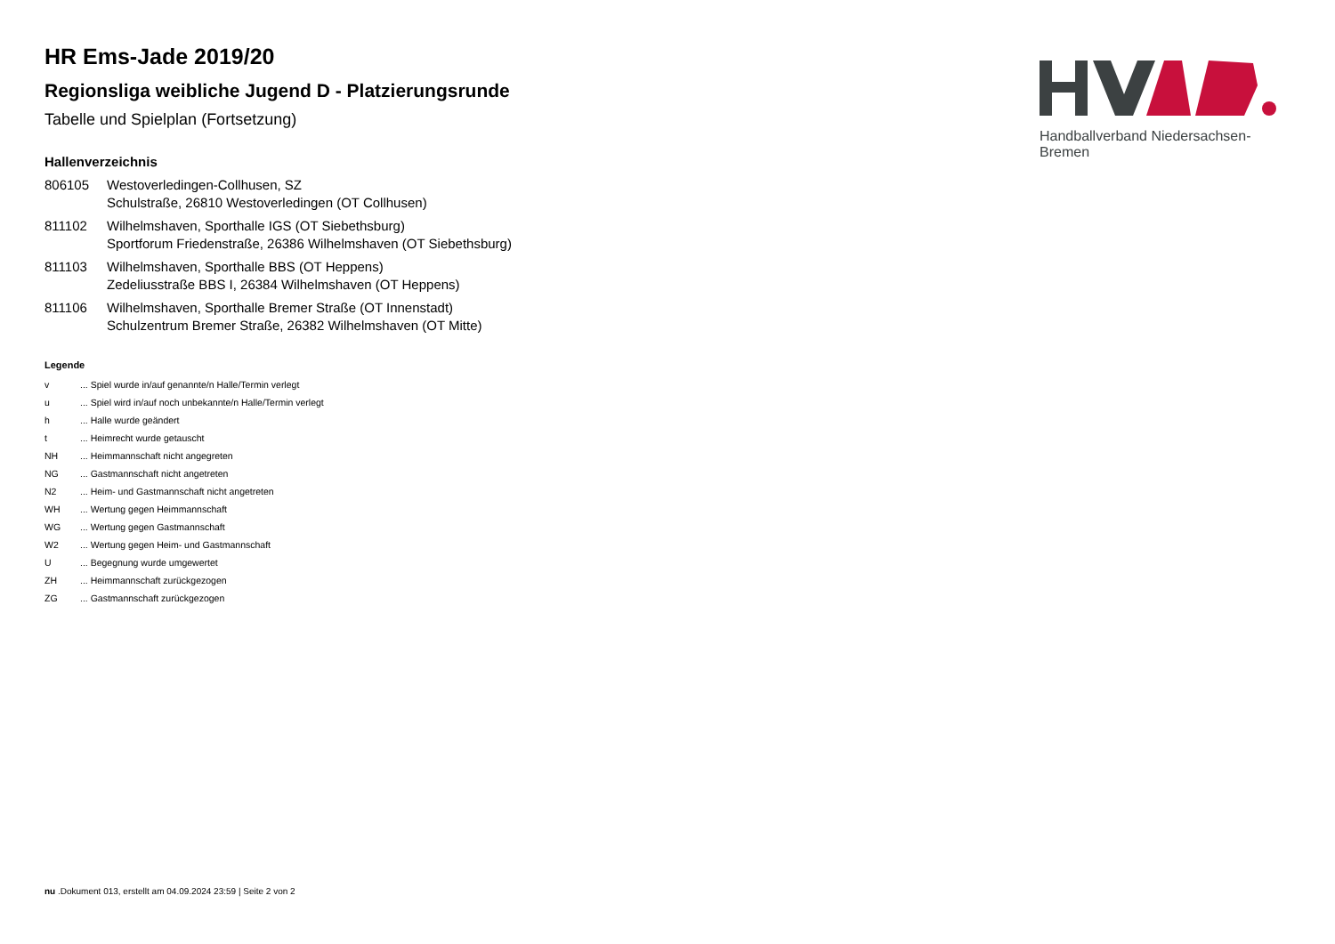Handballverband Niedersachsen-Bremen
HR Ems-Jade 2019/20
Regionsliga weibliche Jugend D - Platzierungsrunde
Tabelle und Spielplan (Fortsetzung)
Hallenverzeichnis
| 806105 | Westoverledingen-Collhusen, SZ Schulstraße, 26810 Westoverledingen (OT Collhusen) |
| 811102 | Wilhelmshaven, Sporthalle IGS (OT Siebethsburg) Sportforum Friedenstraße, 26386 Wilhelmshaven (OT Siebethsburg) |
| 811103 | Wilhelmshaven, Sporthalle BBS (OT Heppens) Zedeliusstraße BBS I, 26384 Wilhelmshaven (OT Heppens) |
| 811106 | Wilhelmshaven, Sporthalle Bremer Straße (OT Innenstadt) Schulzentrum Bremer Straße, 26382 Wilhelmshaven (OT Mitte) |
Legende
| v | ... Spiel wurde in/auf genannte/n Halle/Termin verlegt |
| u | ... Spiel wird in/auf noch unbekannte/n Halle/Termin verlegt |
| h | ... Halle wurde geändert |
| t | ... Heimrecht wurde getauscht |
| NH | ... Heimmannschaft nicht angegreten |
| NG | ... Gastmannschaft nicht angetreten |
| N2 | ... Heim- und Gastmannschaft nicht angetreten |
| WH | ... Wertung gegen Heimmannschaft |
| WG | ... Wertung gegen Gastmannschaft |
| W2 | ... Wertung gegen Heim- und Gastmannschaft |
| U | ... Begegnung wurde umgewertet |
| ZH | ... Heimmannschaft zurückgezogen |
| ZG | ... Gastmannschaft zurückgezogen |
nu .Dokument 013, erstellt am 04.09.2024 23:59 | Seite 2 von 2